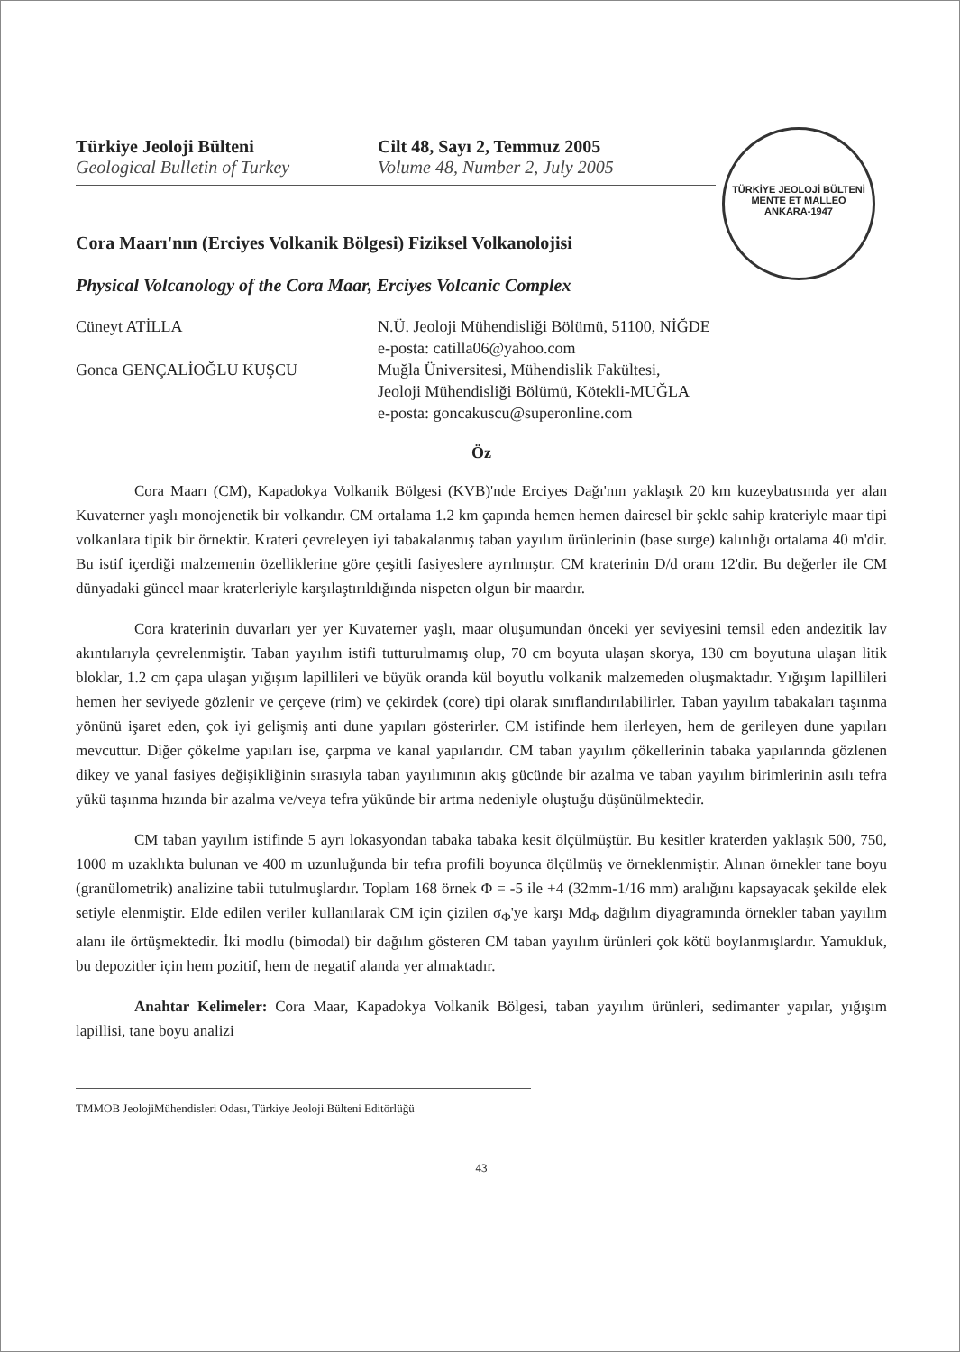Türkiye Jeoloji Bülteni
Geological Bulletin of Turkey
Cilt 48, Sayı 2, Temmuz 2005
Volume 48, Number 2, July 2005
TÜRKİYE JEOLOJİ BÜLTENİ
MENTE ET MALLEO
ANKARA-1947
Cora Maarı'nın (Erciyes Volkanik Bölgesi) Fiziksel Volkanolojisi
Physical Volcanology of the Cora Maar, Erciyes Volcanic Complex
Cüneyt ATİLLA
N.Ü. Jeoloji Mühendisliği Bölümü, 51100, NİĞDE
e-posta: catilla06@yahoo.com
Gonca GENÇALİOĞLU KUŞCU
Muğla Üniversitesi, Mühendislik Fakültesi,
Jeoloji Mühendisliği Bölümü, Kötekli-MUĞLA
e-posta: goncakuscu@superonline.com
Öz
Cora Maarı (CM), Kapadokya Volkanik Bölgesi (KVB)'nde Erciyes Dağı'nın yaklaşık 20 km kuzeybatısında yer alan Kuvaterner yaşlı monojenetik bir volkandır. CM ortalama 1.2 km çapında hemen hemen dairesel bir şekle sahip krateriyle maar tipi volkanlara tipik bir örnektir. Krateri çevreleyen iyi tabakalanmış taban yayılım ürünlerinin (base surge) kalınlığı ortalama 40 m'dir. Bu istif içerdiği malzemenin özelliklerine göre çeşitli fasiyeslere ayrılmıştır. CM kraterinin D/d oranı 12'dir. Bu değerler ile CM dünyadaki güncel maar kraterleriyle karşılaştırıldığında nispeten olgun bir maardır.
Cora kraterinin duvarları yer yer Kuvaterner yaşlı, maar oluşumundan önceki yer seviyesini temsil eden andezitik lav akıntılarıyla çevrelenmiştir. Taban yayılım istifi tutturulmamış olup, 70 cm boyuta ulaşan skorya, 130 cm boyutuna ulaşan litik bloklar, 1.2 cm çapa ulaşan yığışım lapillileri ve büyük oranda kül boyutlu volkanik malzemeden oluşmaktadır. Yığışım lapillileri hemen her seviyede gözlenir ve çerçeve (rim) ve çekirdek (core) tipi olarak sınıflandırılabilirler. Taban yayılım tabakaları taşınma yönünü işaret eden, çok iyi gelişmiş anti dune yapıları gösterirler. CM istifinde hem ilerleyen, hem de gerileyen dune yapıları mevcuttur. Diğer çökelme yapıları ise, çarpma ve kanal yapılarıdır. CM taban yayılım çökellerinin tabaka yapılarında gözlenen dikey ve yanal fasiyes değişikliğinin sırasıyla taban yayılımının akış gücünde bir azalma ve taban yayılım birimlerinin asılı tefra yükü taşınma hızında bir azalma ve/veya tefra yükünde bir artma nedeniyle oluştuğu düşünülmektedir.
CM taban yayılım istifinde 5 ayrı lokasyondan tabaka tabaka kesit ölçülmüştür. Bu kesitler kraterden yaklaşık 500, 750, 1000 m uzaklıkta bulunan ve 400 m uzunluğunda bir tefra profili boyunca ölçülmüş ve örneklenmiştir. Alınan örnekler tane boyu (granülometrik) analizine tabii tutulmuşlardır. Toplam 168 örnek Φ = -5 ile +4 (32mm-1/16 mm) aralığını kapsayacak şekilde elek setiyle elenmiştir. Elde edilen veriler kullanılarak CM için çizilen σ<sub>Φ</sub>'ye karşı Md<sub>Φ</sub> dağılım diyagramında örnekler taban yayılım alanı ile örtüşmektedir. İki modlu (bimodal) bir dağılım gösteren CM taban yayılım ürünleri çok kötü boylanmışlardır. Yamukluk, bu depozitler için hem pozitif, hem de negatif alanda yer almaktadır.
Anahtar Kelimeler: Cora Maar, Kapadokya Volkanik Bölgesi, taban yayılım ürünleri, sedimanter yapılar, yığışım lapillisi, tane boyu analizi
TMMOB JeolojiMühendisleri Odası, Türkiye Jeoloji Bülteni Editörlüğü
43